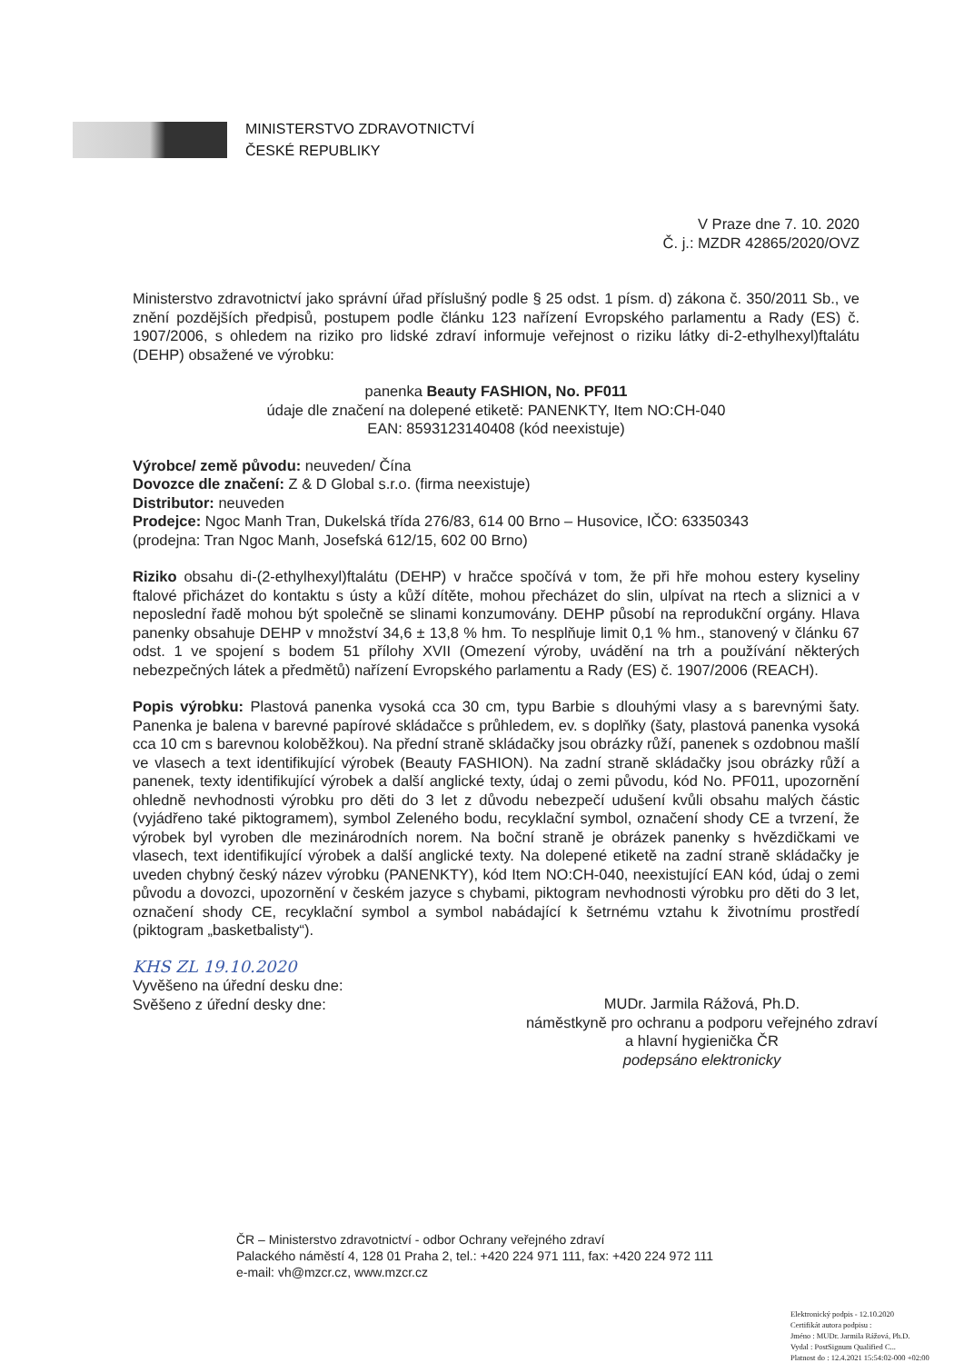MINISTERSTVO ZDRAVOTNICTVÍ
ČESKÉ REPUBLIKY
V Praze dne 7. 10. 2020
Č. j.: MZDR 42865/2020/OVZ
Ministerstvo zdravotnictví jako správní úřad příslušný podle § 25 odst. 1 písm. d) zákona č. 350/2011 Sb., ve znění pozdějších předpisů, postupem podle článku 123 nařízení Evropského parlamentu a Rady (ES) č. 1907/2006, s ohledem na riziko pro lidské zdraví informuje veřejnost o riziku látky di-2-ethylhexyl)ftalátu (DEHP) obsažené ve výrobku:
panenka Beauty FASHION, No. PF011
údaje dle značení na dolepené etiketě: PANENKTY, Item NO:CH-040
EAN: 8593123140408 (kód neexistuje)
Výrobce/ země původu: neuveden/ Čína
Dovozce dle značení: Z & D Global s.r.o. (firma neexistuje)
Distributor: neuveden
Prodejce: Ngoc Manh Tran, Dukelská třída 276/83, 614 00 Brno – Husovice, IČO: 63350343
(prodejna: Tran Ngoc Manh, Josefská 612/15, 602 00 Brno)
Riziko obsahu di-(2-ethylhexyl)ftalátu (DEHP) v hračce spočívá v tom, že při hře mohou estery kyseliny ftalové přicházet do kontaktu s ústy a kůží dítěte, mohou přecházet do slin, ulpívat na rtech a sliznici a v neposlední řadě mohou být společně se slinami konzumovány. DEHP působí na reprodukční orgány. Hlava panenky obsahuje DEHP v množství 34,6 ± 13,8 % hm. To nesplňuje limit 0,1 % hm., stanovený v článku 67 odst. 1 ve spojení s bodem 51 přílohy XVII (Omezení výroby, uvádění na trh a používání některých nebezpečných látek a předmětů) nařízení Evropského parlamentu a Rady (ES) č. 1907/2006 (REACH).
Popis výrobku: Plastová panenka vysoká cca 30 cm, typu Barbie s dlouhými vlasy a s barevnými šaty. Panenka je balena v barevné papírové skládačce s průhledem, ev. s doplňky (šaty, plastová panenka vysoká cca 10 cm s barevnou koloběžkou). Na přední straně skládačky jsou obrázky růží, panenek s ozdobnou mašlí ve vlasech a text identifikující výrobek (Beauty FASHION). Na zadní straně skládačky jsou obrázky růží a panenek, texty identifikující výrobek a další anglické texty, údaj o zemi původu, kód No. PF011, upozornění ohledně nevhodnosti výrobku pro děti do 3 let z důvodu nebezpečí udušení kvůli obsahu malých částic (vyjádřeno také piktogramem), symbol Zeleného bodu, recyklační symbol, označení shody CE a tvrzení, že výrobek byl vyroben dle mezinárodních norem. Na boční straně je obrázek panenky s hvězdičkami ve vlasech, text identifikující výrobek a další anglické texty. Na dolepené etiketě na zadní straně skládačky je uveden chybný český název výrobku (PANENKTY), kód Item NO:CH-040, neexistující EAN kód, údaj o zemi původu a dovozci, upozornění v českém jazyce s chybami, piktogram nevhodnosti výrobku pro děti do 3 let, označení shody CE, recyklační symbol a symbol nabádající k šetrnému vztahu k životnímu prostředí (piktogram „basketbalisty“).
KHS ZL 19.10.2020
Vyvěšeno na úřední desku dne:
Svěšeno z úřední desky dne:
MUDr. Jarmila Rážová, Ph.D.
náměstkyně pro ochranu a podporu veřejného zdraví
a hlavní hygienička ČR
podepsáno elektronicky
ČR – Ministerstvo zdravotnictví - odbor Ochrany veřejného zdraví
Palackého náměstí 4, 128 01 Praha 2, tel.: +420 224 971 111, fax: +420 224 972 111
e-mail: vh@mzcr.cz, www.mzcr.cz
Elektronický podpis - 12.10.2020
Certifikát autora podpisu :
Jméno : MUDr. Jarmila Rážová, Ph.D.
Vydal : PostSignum Qualified C...
Platnost do : 12.4.2021 15:54:02-000 +02:00